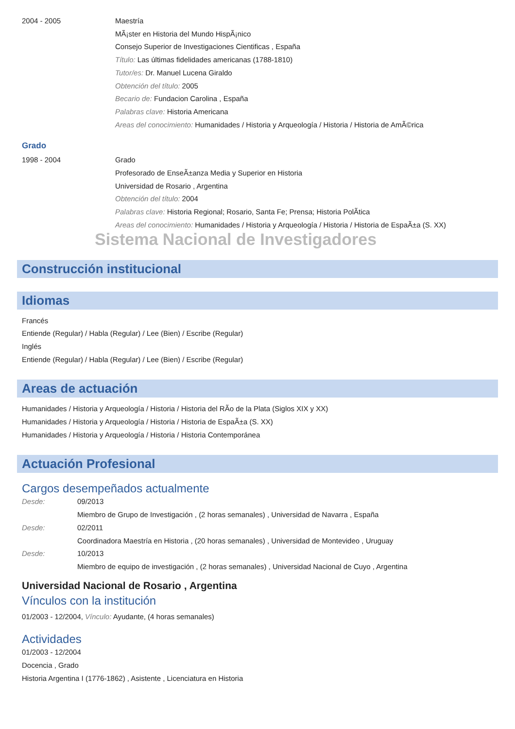2004 - 2005 Maestría
MÃ¡ster en Historia del Mundo HispÃ¡nico
Consejo Superior de Investigaciones Cientificas , España
Título: Las últimas fidelidades americanas (1788-1810)
Tutor/es: Dr. Manuel Lucena Giraldo
Obtención del título: 2005
Becario de: Fundacion Carolina , España
Palabras clave: Historia Americana
Areas del conocimiento: Humanidades / Historia y Arqueología / Historia / Historia de AmÃ©rica
Grado
1998 - 2004 Grado
Profesorado de EnseÃ±anza Media y Superior en Historia
Universidad de Rosario , Argentina
Obtención del título: 2004
Palabras clave: Historia Regional; Rosario, Santa Fe; Prensa; Historia PolÃ­tica
Areas del conocimiento: Humanidades / Historia y Arqueología / Historia / Historia de EspaÃ±a (S. XX)
Sistema Nacional de Investigadores
Construcción institucional
Idiomas
Francés
Entiende (Regular) / Habla (Regular) / Lee (Bien) / Escribe (Regular)
Inglés
Entiende (Regular) / Habla (Regular) / Lee (Bien) / Escribe (Regular)
Areas de actuación
Humanidades / Historia y Arqueología / Historia / Historia del RÃ­o de la Plata (Siglos XIX y XX)
Humanidades / Historia y Arqueología / Historia / Historia de EspaÃ±a (S. XX)
Humanidades / Historia y Arqueología / Historia / Historia Contemporánea
Actuación Profesional
Cargos desempeñados actualmente
Desde: 09/2013
Miembro de Grupo de Investigación , (2 horas semanales) , Universidad de Navarra , España
Desde: 02/2011
Coordinadora Maestría en Historia , (20 horas semanales) , Universidad de Montevideo , Uruguay
Desde: 10/2013
Miembro de equipo de investigación , (2 horas semanales) , Universidad Nacional de Cuyo , Argentina
Universidad Nacional de Rosario , Argentina
Vínculos con la institución
01/2003 - 12/2004, Vínculo: Ayudante, (4 horas semanales)
Actividades
01/2003 - 12/2004
Docencia , Grado
Historia Argentina I (1776-1862) , Asistente , Licenciatura en Historia